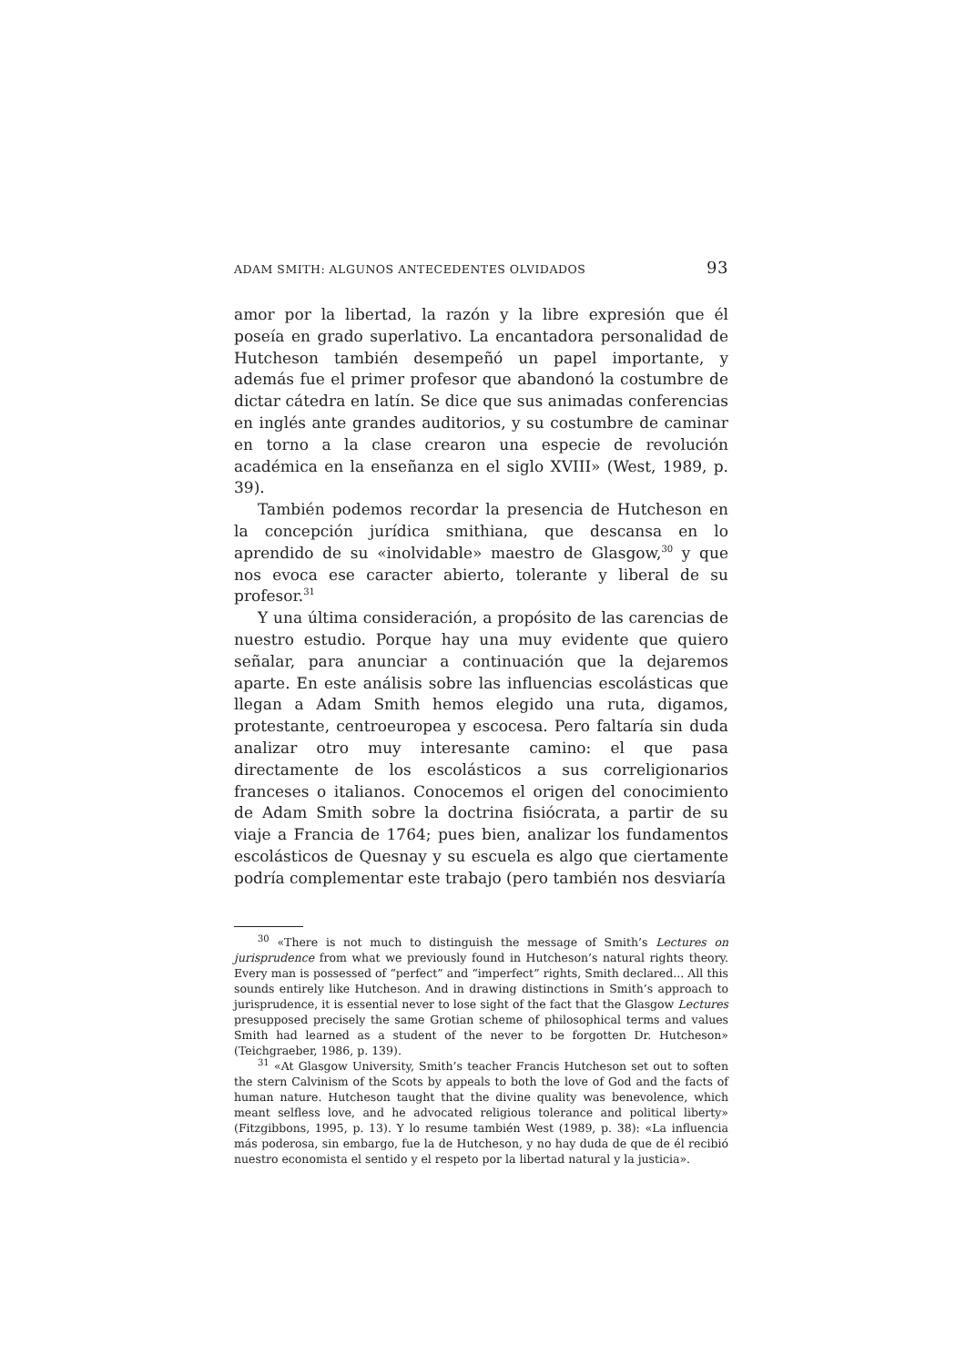ADAM SMITH: ALGUNOS ANTECEDENTES OLVIDADOS 93
amor por la libertad, la razón y la libre expresión que él poseía en grado superlativo. La encantadora personalidad de Hutcheson también desempeñó un papel importante, y además fue el primer profesor que abandonó la costumbre de dictar cátedra en latín. Se dice que sus animadas conferencias en inglés ante grandes auditorios, y su costumbre de caminar en torno a la clase crearon una especie de revolución académica en la enseñanza en el siglo XVIII» (West, 1989, p. 39).
También podemos recordar la presencia de Hutcheson en la concepción jurídica smithiana, que descansa en lo aprendido de su «inolvidable» maestro de Glasgow,<sup>30</sup> y que nos evoca ese caracter abierto, tolerante y liberal de su profesor.<sup>31</sup>
Y una última consideración, a propósito de las carencias de nuestro estudio. Porque hay una muy evidente que quiero señalar, para anunciar a continuación que la dejaremos aparte. En este análisis sobre las influencias escolásticas que llegan a Adam Smith hemos elegido una ruta, digamos, protestante, centroeuropea y escocesa. Pero faltaría sin duda analizar otro muy interesante camino: el que pasa directamente de los escolásticos a sus correligionarios franceses o italianos. Conocemos el origen del conocimiento de Adam Smith sobre la doctrina fisiócrata, a partir de su viaje a Francia de 1764; pues bien, analizar los fundamentos escolásticos de Quesnay y su escuela es algo que ciertamente podría complementar este trabajo (pero también nos desviaría
<sup>30</sup> «There is not much to distinguish the message of Smith’s Lectures on jurisprudence from what we previously found in Hutcheson’s natural rights theory. Every man is possessed of “perfect” and “imperfect” rights, Smith declared... All this sounds entirely like Hutcheson. And in drawing distinctions in Smith’s approach to jurisprudence, it is essential never to lose sight of the fact that the Glasgow Lectures presupposed precisely the same Grotian scheme of philosophical terms and values Smith had learned as a student of the never to be forgotten Dr. Hutcheson» (Teichgraeber, 1986, p. 139).
<sup>31</sup> «At Glasgow University, Smith’s teacher Francis Hutcheson set out to soften the stern Calvinism of the Scots by appeals to both the love of God and the facts of human nature. Hutcheson taught that the divine quality was benevolence, which meant selfless love, and he advocated religious tolerance and political liberty» (Fitzgibbons, 1995, p. 13). Y lo resume también West (1989, p. 38): «La influencia más poderosa, sin embargo, fue la de Hutcheson, y no hay duda de que de él recibió nuestro economista el sentido y el respeto por la libertad natural y la justicia».